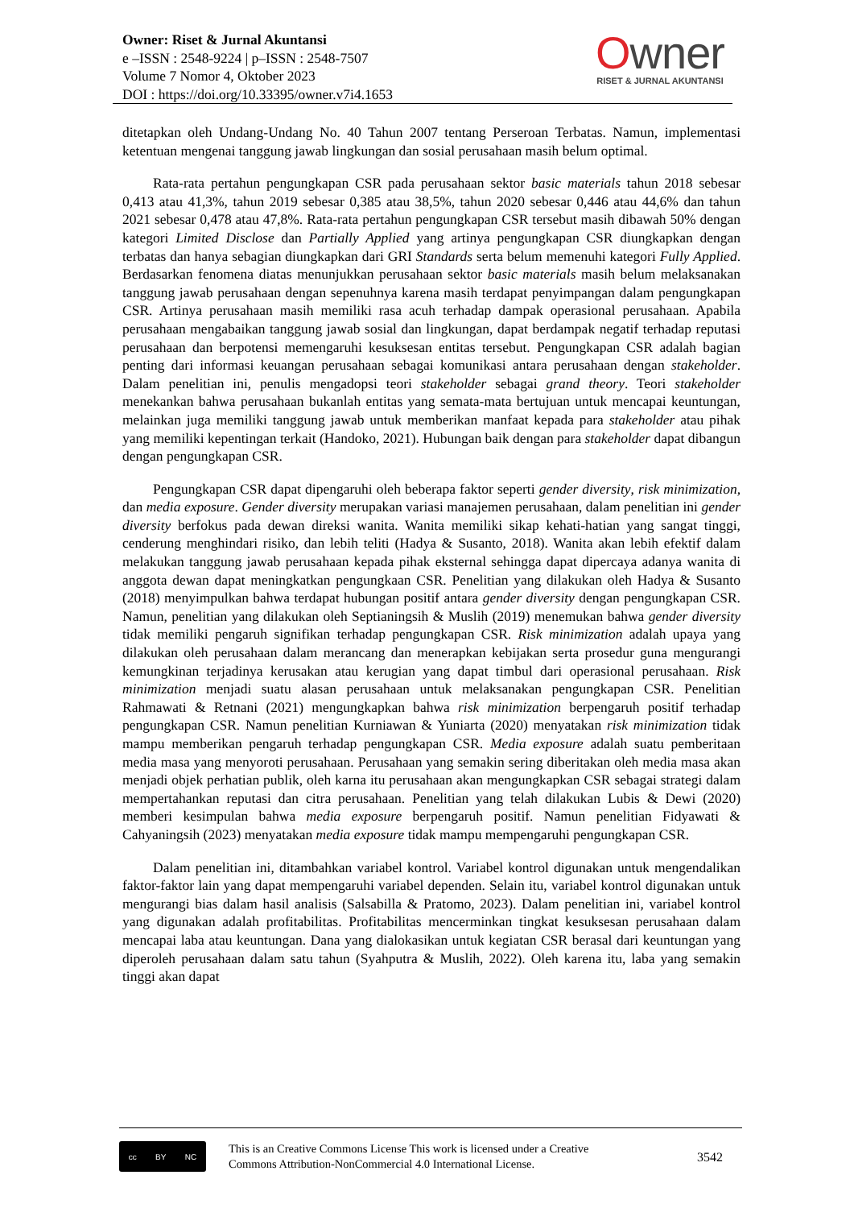Owner: Riset & Jurnal Akuntansi
e –ISSN : 2548-9224 | p–ISSN : 2548-7507
Volume 7 Nomor 4, Oktober 2023
DOI : https://doi.org/10.33395/owner.v7i4.1653
Owner
RISET & JURNAL AKUNTANSI
ditetapkan oleh Undang-Undang No. 40 Tahun 2007 tentang Perseroan Terbatas. Namun, implementasi ketentuan mengenai tanggung jawab lingkungan dan sosial perusahaan masih belum optimal.
Rata-rata pertahun pengungkapan CSR pada perusahaan sektor basic materials tahun 2018 sebesar 0,413 atau 41,3%, tahun 2019 sebesar 0,385 atau 38,5%, tahun 2020 sebesar 0,446 atau 44,6% dan tahun 2021 sebesar 0,478 atau 47,8%. Rata-rata pertahun pengungkapan CSR tersebut masih dibawah 50% dengan kategori Limited Disclose dan Partially Applied yang artinya pengungkapan CSR diungkapkan dengan terbatas dan hanya sebagian diungkapkan dari GRI Standards serta belum memenuhi kategori Fully Applied. Berdasarkan fenomena diatas menunjukkan perusahaan sektor basic materials masih belum melaksanakan tanggung jawab perusahaan dengan sepenuhnya karena masih terdapat penyimpangan dalam pengungkapan CSR. Artinya perusahaan masih memiliki rasa acuh terhadap dampak operasional perusahaan. Apabila perusahaan mengabaikan tanggung jawab sosial dan lingkungan, dapat berdampak negatif terhadap reputasi perusahaan dan berpotensi memengaruhi kesuksesan entitas tersebut. Pengungkapan CSR adalah bagian penting dari informasi keuangan perusahaan sebagai komunikasi antara perusahaan dengan stakeholder. Dalam penelitian ini, penulis mengadopsi teori stakeholder sebagai grand theory. Teori stakeholder menekankan bahwa perusahaan bukanlah entitas yang semata-mata bertujuan untuk mencapai keuntungan, melainkan juga memiliki tanggung jawab untuk memberikan manfaat kepada para stakeholder atau pihak yang memiliki kepentingan terkait (Handoko, 2021). Hubungan baik dengan para stakeholder dapat dibangun dengan pengungkapan CSR.
Pengungkapan CSR dapat dipengaruhi oleh beberapa faktor seperti gender diversity, risk minimization, dan media exposure. Gender diversity merupakan variasi manajemen perusahaan, dalam penelitian ini gender diversity berfokus pada dewan direksi wanita. Wanita memiliki sikap kehati-hatian yang sangat tinggi, cenderung menghindari risiko, dan lebih teliti (Hadya & Susanto, 2018). Wanita akan lebih efektif dalam melakukan tanggung jawab perusahaan kepada pihak eksternal sehingga dapat dipercaya adanya wanita di anggota dewan dapat meningkatkan pengungkaan CSR. Penelitian yang dilakukan oleh Hadya & Susanto (2018) menyimpulkan bahwa terdapat hubungan positif antara gender diversity dengan pengungkapan CSR. Namun, penelitian yang dilakukan oleh Septianingsih & Muslih (2019) menemukan bahwa gender diversity tidak memiliki pengaruh signifikan terhadap pengungkapan CSR. Risk minimization adalah upaya yang dilakukan oleh perusahaan dalam merancang dan menerapkan kebijakan serta prosedur guna mengurangi kemungkinan terjadinya kerusakan atau kerugian yang dapat timbul dari operasional perusahaan. Risk minimization menjadi suatu alasan perusahaan untuk melaksanakan pengungkapan CSR. Penelitian Rahmawati & Retnani (2021) mengungkapkan bahwa risk minimization berpengaruh positif terhadap pengungkapan CSR. Namun penelitian Kurniawan & Yuniarta (2020) menyatakan risk minimization tidak mampu memberikan pengaruh terhadap pengungkapan CSR. Media exposure adalah suatu pemberitaan media masa yang menyoroti perusahaan. Perusahaan yang semakin sering diberitakan oleh media masa akan menjadi objek perhatian publik, oleh karna itu perusahaan akan mengungkapkan CSR sebagai strategi dalam mempertahankan reputasi dan citra perusahaan. Penelitian yang telah dilakukan Lubis & Dewi (2020) memberi kesimpulan bahwa media exposure berpengaruh positif. Namun penelitian Fidyawati & Cahyaningsih (2023) menyatakan media exposure tidak mampu mempengaruhi pengungkapan CSR.
Dalam penelitian ini, ditambahkan variabel kontrol. Variabel kontrol digunakan untuk mengendalikan faktor-faktor lain yang dapat mempengaruhi variabel dependen. Selain itu, variabel kontrol digunakan untuk mengurangi bias dalam hasil analisis (Salsabilla & Pratomo, 2023). Dalam penelitian ini, variabel kontrol yang digunakan adalah profitabilitas. Profitabilitas mencerminkan tingkat kesuksesan perusahaan dalam mencapai laba atau keuntungan. Dana yang dialokasikan untuk kegiatan CSR berasal dari keuntungan yang diperoleh perusahaan dalam satu tahun (Syahputra & Muslih, 2022). Oleh karena itu, laba yang semakin tinggi akan dapat
cc BY NC
This is an Creative Commons License This work is licensed under a Creative
Commons Attribution-NonCommercial 4.0 International License.
3542